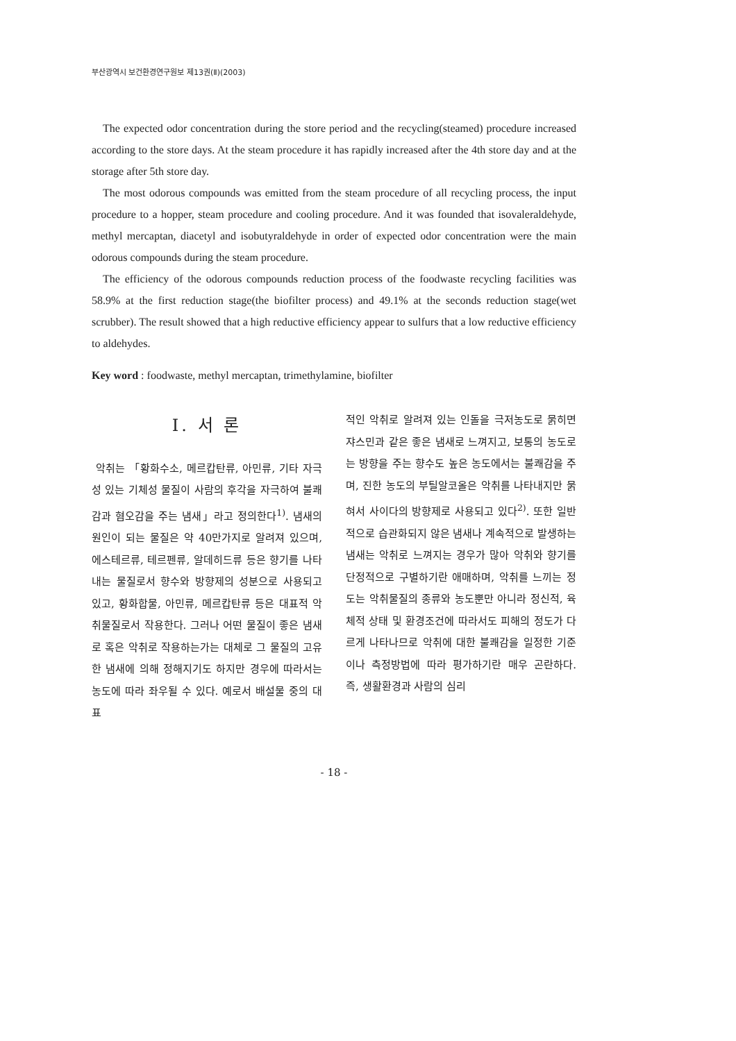부산광역시 보건환경연구원보 제13권(Ⅱ)(2003)
The expected odor concentration during the store period and the recycling(steamed) procedure increased according to the store days. At the steam procedure it has rapidly increased after the 4th store day and at the storage after 5th store day.
The most odorous compounds was emitted from the steam procedure of all recycling process, the input procedure to a hopper, steam procedure and cooling procedure. And it was founded that isovaleraldehyde, methyl mercaptan, diacetyl and isobutyraldehyde in order of expected odor concentration were the main odorous compounds during the steam procedure.
The efficiency of the odorous compounds reduction process of the foodwaste recycling facilities was 58.9% at the first reduction stage(the biofilter process) and 49.1% at the seconds reduction stage(wet scrubber). The result showed that a high reductive efficiency appear to sulfurs that a low reductive efficiency to aldehydes.
Key word : foodwaste, methyl mercaptan, trimethylamine, biofilter
Ⅰ. 서 론
악취는 「황화수소, 메르캅탄류, 아민류, 기타 자극성 있는 기체성 물질이 사람의 후각을 자극하여 불쾌감과 혐오감을 주는 냄새」라고 정의한다<sup>1)</sup>. 냄새의 원인이 되는 물질은 약 40만가지로 알려져 있으며, 에스테르류, 테르펜류, 알데히드류 등은 향기를 나타내는 물질로서 향수와 방향제의 성분으로 사용되고 있고, 황화합물, 아민류, 메르캅탄류 등은 대표적 악취물질로서 작용한다. 그러나 어떤 물질이 좋은 냄새로 혹은 악취로 작용하는가는 대체로 그 물질의 고유한 냄새에 의해 정해지기도 하지만 경우에 따라서는 농도에 따라 좌우될 수 있다. 예로서 배설물 중의 대표
적인 악취로 알려져 있는 인돌을 극저농도로 묽히면 쟈스민과 같은 좋은 냄새로 느껴지고, 보통의 농도로는 방향을 주는 향수도 높은 농도에서는 불쾌감을 주며, 진한 농도의 부틸알코올은 악취를 나타내지만 묽혀서 사이다의 방향제로 사용되고 있다<sup>2)</sup>. 또한 일반적으로 습관화되지 않은 냄새나 계속적으로 발생하는 냄새는 악취로 느껴지는 경우가 많아 악취와 향기를 단정적으로 구별하기란 애매하며, 악취를 느끼는 정도는 악취물질의 종류와 농도뿐만 아니라 정신적, 육체적 상태 및 환경조건에 따라서도 피해의 정도가 다르게 나타나므로 악취에 대한 불쾌감을 일정한 기준이나 측정방법에 따라 평가하기란 매우 곤란하다. 즉, 생활환경과 사람의 심리
- 18 -